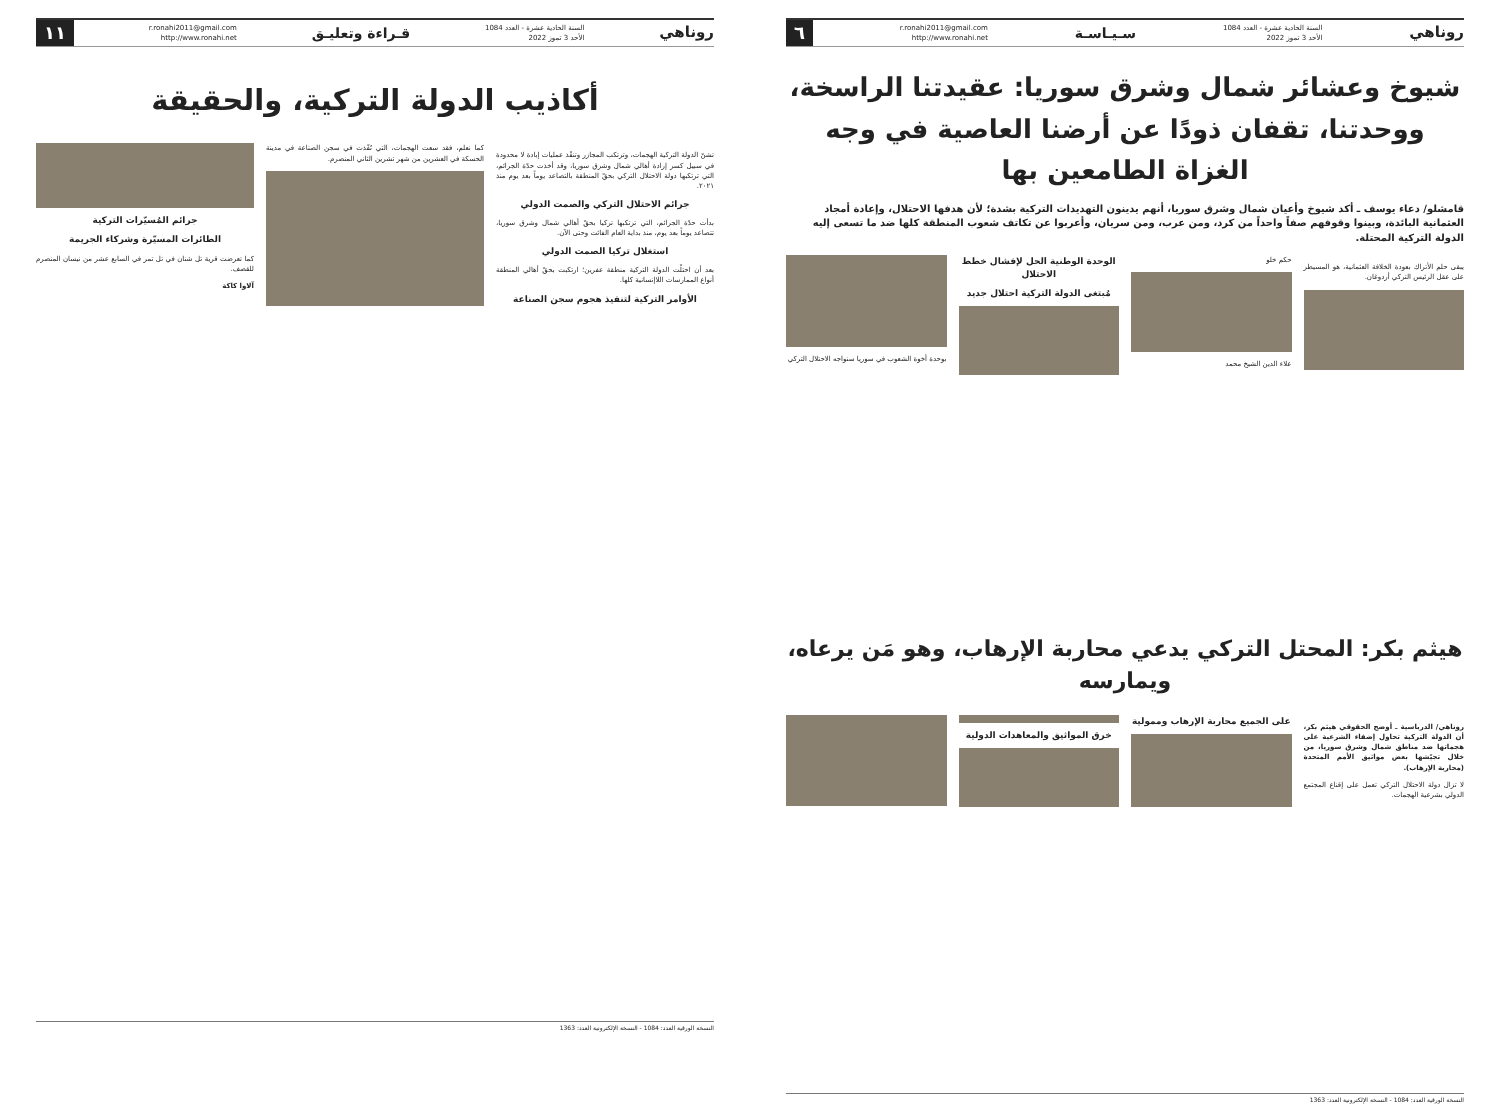روناهي السنة الحادية عشرة - العدد 1084
الأحد 3 تموز 2022 قـراءة وتعليـق r.ronahi2011@gmail.com
http://www.ronahi.net ١١
أكاذيب الدولة التركية، والحقيقة
تشنّ الدولة التركية الهجمات، وترتكب المجازر وتنفّذ عمليات إبادة لا محدودة في سبيل كسر إرادة أهالي شمال وشرق سوريا، وقد أخذت حدّة الجرائم، التي ترتكبها دولة الاحتلال التركي بحقّ المنطقة بالتصاعد يوماً بعد يوم منذ ٢٠٢١.
جرائم الاحتلال التركي والصمت الدولي
بدأت حدّة الجرائم، التي ترتكبها تركيا بحقّ أهالي شمال وشرق سوريا، تتصاعد يوماً بعد يوم، منذ بداية العام الفائت وحتى الآن.
استغلال تركيا الصمت الدولي
بعد أن احتلّت الدولة التركية منطقة عفرين؛ ارتكبت بحقّ أهالي المنطقة أنواع الممارسات اللاإنسانية كلها.
الأوامر التركية لتنفيذ هجوم سجن الصناعة
كما نعلم، فقد سعت الهجمات، التي نُفّذت في سجن الصناعة في مدينة الحسكة في العشرين من شهر تشرين الثاني المنصرم.
جرائم المُسيّرات التركية
الطائرات المسيّرة وشركاء الجريمة
كما تعرضت قرية تل شنان في تل تمر في السابع عشر من نيسان المنصرم للقصف.
آلاوا كاكة
النسخة الورقية العدد: 1084 - النسخة الإلكترونية العدد: 1363
روناهي السنة الحادية عشرة - العدد 1084
الأحد 3 تموز 2022 سـيـاسـة r.ronahi2011@gmail.com
http://www.ronahi.net ٦
شيوخ وعشائر شمال وشرق سوريا: عقيدتنا الراسخة، ووحدتنا، تقفان ذودًا عن أرضنا العاصية في وجه الغزاة الطامعين بها
قامشلو/ دعاء يوسف ـ أكد شيوخ وأعيان شمال وشرق سوريا، أنهم يدينون التهديدات التركية بشدة؛ لأن هدفها الاحتلال، وإعادة أمجاد العثمانية البائدة، وبينوا وقوفهم صفاً واحداً من كرد، ومن عرب، ومن سريان، وأعربوا عن تكاتف شعوب المنطقة كلها ضد ما تسعى إليه الدولة التركية المحتلة.
يبقى حلم الأتراك بعودة الخلافة العثمانية، هو المسيطر على عقل الرئيس التركي أردوغان.
حكم خلو
علاء الدين الشيخ محمد
الوحدة الوطنية الحل لإفشال خطط الاحتلال
مُبتغى الدولة التركية احتلال جديد
بوحدة أخوة الشعوب في سوريا سنواجه الاحتلال التركي
هيثم بكر: المحتل التركي يدعي محاربة الإرهاب، وهو مَن يرعاه، ويمارسه
روناهي/ الدرباسية ـ أوضح الحقوقي هيثم بكر، أن الدولة التركية تحاول إضفاء الشرعية على هجماتها ضد مناطق شمال وشرق سوريا، من خلال تجيّشها بعض مواثيق الأمم المتحدة (محاربة الإرهاب).
لا تزال دولة الاحتلال التركي تعمل على إقناع المجتمع الدولي بشرعية الهجمات.
على الجميع محاربة الإرهاب وممولية
خرق المواثيق والمعاهدات الدولية
النسخة الورقية العدد: 1084 - النسخة الإلكترونية العدد: 1363